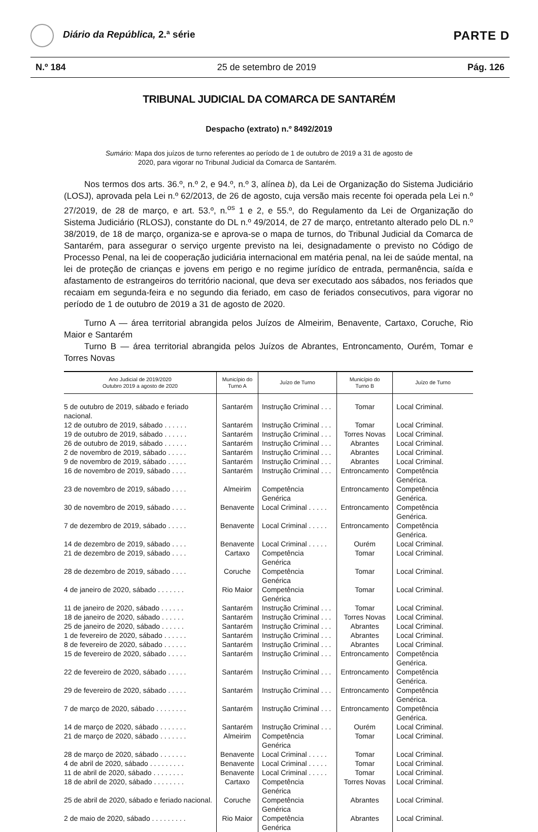Diário da República, 2.ª série
PARTE D
N.º 184 25 de setembro de 2019 Pág. 126
TRIBUNAL JUDICIAL DA COMARCA DE SANTARÉM
Despacho (extrato) n.º 8492/2019
Sumário: Mapa dos juízos de turno referentes ao período de 1 de outubro de 2019 a 31 de agosto de 2020, para vigorar no Tribunal Judicial da Comarca de Santarém.
Nos termos dos arts. 36.º, n.º 2, e 94.º, n.º 3, alínea b), da Lei de Organização do Sistema Judiciário (LOSJ), aprovada pela Lei n.º 62/2013, de 26 de agosto, cuja versão mais recente foi operada pela Lei n.º 27/2019, de 28 de março, e art. 53.º, n.<sup>os</sup> 1 e 2, e 55.º, do Regulamento da Lei de Organização do Sistema Judiciário (RLOSJ), constante do DL n.º 49/2014, de 27 de março, entretanto alterado pelo DL n.º 38/2019, de 18 de março, organiza-se e aprova-se o mapa de turnos, do Tribunal Judicial da Comarca de Santarém, para assegurar o serviço urgente previsto na lei, designadamente o previsto no Código de Processo Penal, na lei de cooperação judiciária internacional em matéria penal, na lei de saúde mental, na lei de proteção de crianças e jovens em perigo e no regime jurídico de entrada, permanência, saída e afastamento de estrangeiros do território nacional, que deva ser executado aos sábados, nos feriados que recaiam em segunda-feira e no segundo dia feriado, em caso de feriados consecutivos, para vigorar no período de 1 de outubro de 2019 a 31 de agosto de 2020.
Turno A — área territorial abrangida pelos Juízos de Almeirim, Benavente, Cartaxo, Coruche, Rio Maior e Santarém
Turno B — área territorial abrangida pelos Juízos de Abrantes, Entroncamento, Ourém, Tomar e Torres Novas
| Ano Judicial de 2019/2020 Outubro 2019 a agosto de 2020 | Município do Turno A | Juízo de Turno | Município do Turno B | Juízo de Turno |
| --- | --- | --- | --- | --- |
| 5 de outubro de 2019, sábado e feriado nacional. | Santarém | Instrução Criminal . . . | Tomar | Local Criminal. |
| 12 de outubro de 2019, sábado . . . . . . | Santarém | Instrução Criminal . . . | Tomar | Local Criminal. |
| 19 de outubro de 2019, sábado . . . . . . | Santarém | Instrução Criminal . . . | Torres Novas | Local Criminal. |
| 26 de outubro de 2019, sábado . . . . . . | Santarém | Instrução Criminal . . . | Abrantes | Local Criminal. |
| 2 de novembro de 2019, sábado . . . . . | Santarém | Instrução Criminal . . . | Abrantes | Local Criminal. |
| 9 de novembro de 2019, sábado . . . . . | Santarém | Instrução Criminal . . . | Abrantes | Local Criminal. |
| 16 de novembro de 2019, sábado . . . . | Santarém | Instrução Criminal . . . | Entroncamento | Competência Genérica. |
| 23 de novembro de 2019, sábado . . . . | Almeirim | Competência Genérica | Entroncamento | Competência Genérica. |
| 30 de novembro de 2019, sábado . . . . | Benavente | Local Criminal . . . . . | Entroncamento | Competência Genérica. |
| 7 de dezembro de 2019, sábado . . . . . | Benavente | Local Criminal . . . . . | Entroncamento | Competência Genérica. |
| 14 de dezembro de 2019, sábado . . . . | Benavente | Local Criminal . . . . . | Ourém | Local Criminal. |
| 21 de dezembro de 2019, sábado . . . . | Cartaxo | Competência Genérica | Tomar | Local Criminal. |
| 28 de dezembro de 2019, sábado . . . . | Coruche | Competência Genérica | Tomar | Local Criminal. |
| 4 de janeiro de 2020, sábado . . . . . . . | Rio Maior | Competência Genérica | Tomar | Local Criminal. |
| 11 de janeiro de 2020, sábado . . . . . . | Santarém | Instrução Criminal . . . | Tomar | Local Criminal. |
| 18 de janeiro de 2020, sábado . . . . . . | Santarém | Instrução Criminal . . . | Torres Novas | Local Criminal. |
| 25 de janeiro de 2020, sábado . . . . . . | Santarém | Instrução Criminal . . . | Abrantes | Local Criminal. |
| 1 de fevereiro de 2020, sábado . . . . . . | Santarém | Instrução Criminal . . . | Abrantes | Local Criminal. |
| 8 de fevereiro de 2020, sábado . . . . . . | Santarém | Instrução Criminal . . . | Abrantes | Local Criminal. |
| 15 de fevereiro de 2020, sábado . . . . . | Santarém | Instrução Criminal . . . | Entroncamento | Competência Genérica. |
| 22 de fevereiro de 2020, sábado . . . . . | Santarém | Instrução Criminal . . . | Entroncamento | Competência Genérica. |
| 29 de fevereiro de 2020, sábado . . . . . | Santarém | Instrução Criminal . . . | Entroncamento | Competência Genérica. |
| 7 de março de 2020, sábado . . . . . . . . | Santarém | Instrução Criminal . . . | Entroncamento | Competência Genérica. |
| 14 de março de 2020, sábado . . . . . . . | Santarém | Instrução Criminal . . . | Ourém | Local Criminal. |
| 21 de março de 2020, sábado . . . . . . . | Almeirim | Competência Genérica | Tomar | Local Criminal. |
| 28 de março de 2020, sábado . . . . . . . | Benavente | Local Criminal . . . . . | Tomar | Local Criminal. |
| 4 de abril de 2020, sábado . . . . . . . . . | Benavente | Local Criminal . . . . . | Tomar | Local Criminal. |
| 11 de abril de 2020, sábado . . . . . . . . | Benavente | Local Criminal . . . . . | Tomar | Local Criminal. |
| 18 de abril de 2020, sábado . . . . . . . . | Cartaxo | Competência Genérica | Torres Novas | Local Criminal. |
| 25 de abril de 2020, sábado e feriado nacional. | Coruche | Competência Genérica | Abrantes | Local Criminal. |
| 2 de maio de 2020, sábado . . . . . . . . . | Rio Maior | Competência Genérica | Abrantes | Local Criminal. |